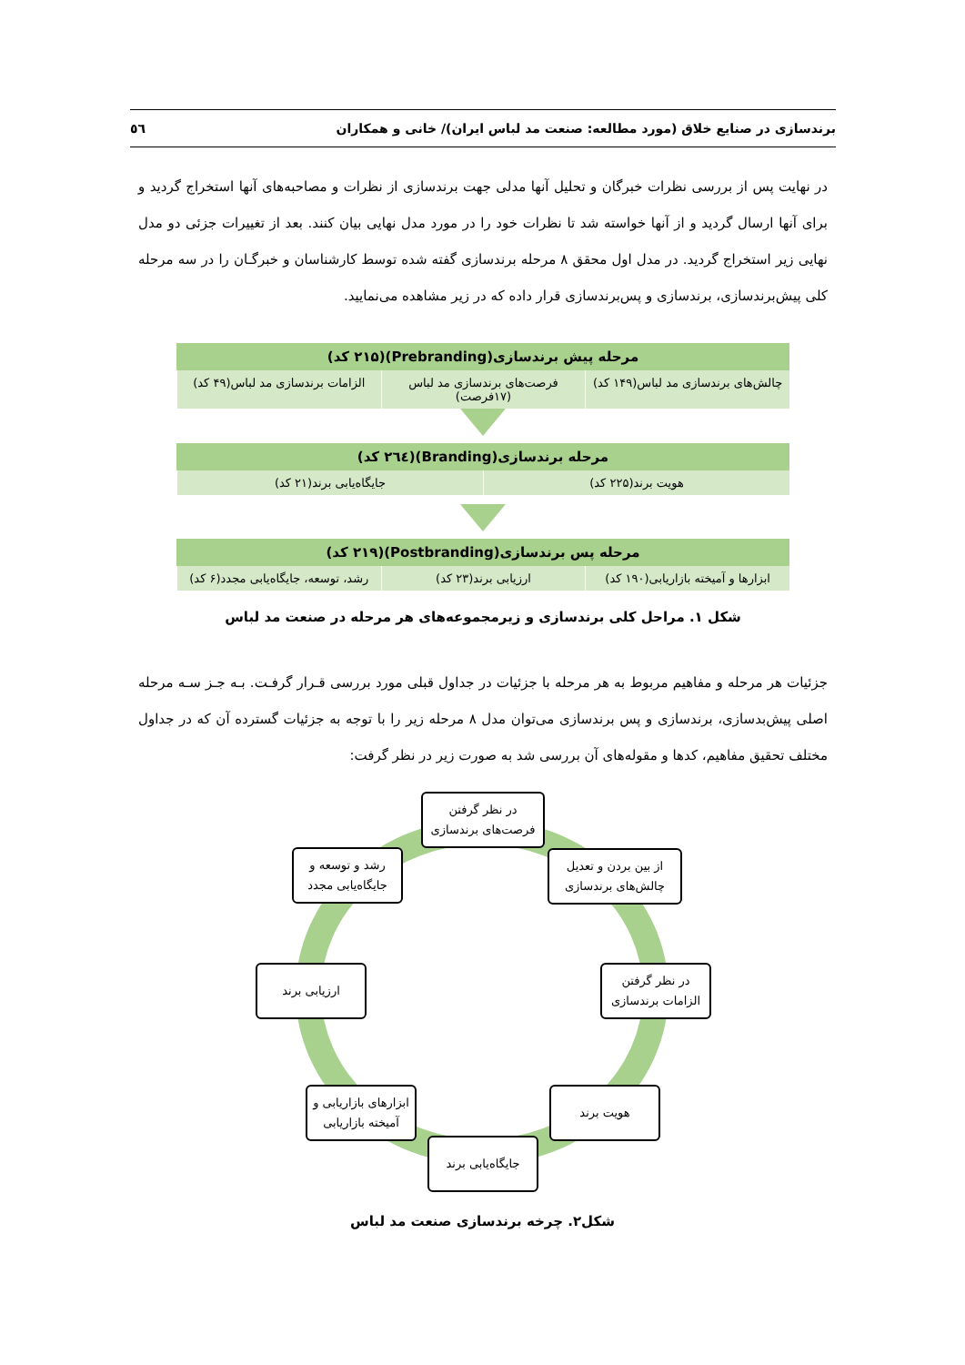برندسازی در صنایع خلاق (مورد مطالعه: صنعت مد لباس ایران)/ خانی و همکاران ٥٦
در نهایت پس از بررسی نظرات خبرگان و تحلیل آنها مدلی جهت برندسازی از نظرات و مصاحبه‌های آنها استخراج گردید و برای آنها ارسال گردید و از آنها خواسته شد تا نظرات خود را در مورد مدل نهایی بیان کنند. بعد از تغییرات جزئی دو مدل نهایی زیر استخراج گردید. در مدل اول محقق ۸ مرحله برندسازی گفته شده توسط کارشناسان و خبرگـان را در سه مرحله کلی پیش‌برندسازی، برندسازی و پس‌برندسازی قرار داده که در زیر مشاهده می‌نمایید.
مرحله پیش برندسازی(Prebranding)(۲۱۵ کد)
چالش‌های برندسازی مد لباس(۱۴۹ کد)
فرصت‌های برندسازی مد لباس (۱۷فرصت)
الزامات برندسازی مد لباس(۴۹ کد)
مرحله برندسازی(Branding)(٢٦٤ کد)
هویت برند(۲۲۵ کد) جایگاه‌یابی برند(۲۱ کد)
مرحله پس برندسازی(Postbranding)(۲۱۹ کد)
ابزارها و آمیخته بازاریابی(۱۹۰ کد)
ارزیابی برند(۲۳ کد) رشد، توسعه، جایگاه‌یابی مجدد(۶ کد)
شکل ۱. مراحل کلی برندسازی و زیرمجموعه‌های هر مرحله در صنعت مد لباس
جزئیات هر مرحله و مفاهیم مربوط به هر مرحله با جزئیات در جداول قبلی مورد بررسی قـرار گرفـت. بـه جـز سـه مرحله اصلی پیش‌بدسازی، برندسازی و پس برندسازی می‌توان مدل ۸ مرحله زیر را با توجه به جزئیات گسترده آن که در جداول مختلف تحقیق مفاهیم، کدها و مقوله‌های آن بررسی شد به صورت زیر در نظر گرفت:
در نظر گرفتن
فرصت‌های برندسازی
از بین بردن و تعدیل
چالش‌های برندسازی
در نظر گرفتن
الزامات برندسازی
هویت برند
جایگاه‌یابی برند
ابزارهای بازاریابی و
آمیخته بازاریابی
ارزیابی برند
رشد و توسعه و
جایگاه‌یابی مجدد
شکل۲. چرخه برندسازی صنعت مد لباس